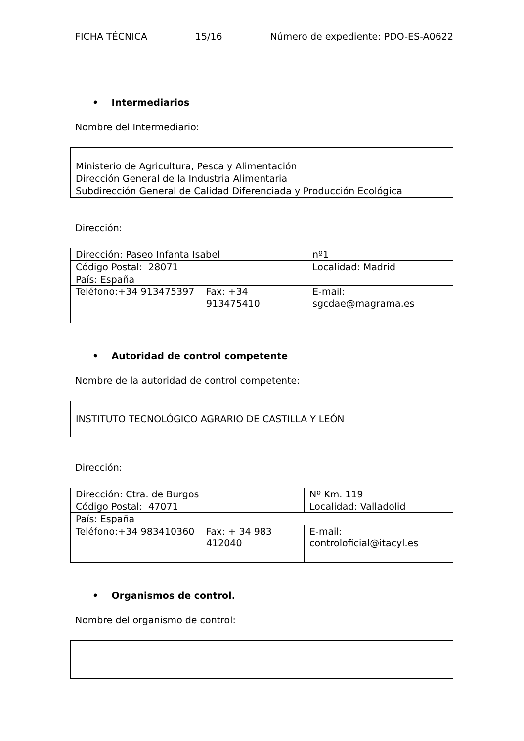FICHA TÉCNICA 15/16 Número de expediente: PDO-ES-A0622
• Intermediarios
Nombre del Intermediario:
Ministerio de Agricultura, Pesca y Alimentación
Dirección General de la Industria Alimentaria
Subdirección General de Calidad Diferenciada y Producción Ecológica
Dirección:
| Dirección: Paseo Infanta Isabel | | nº1 | |
| Código Postal: 28071 | | Localidad: Madrid | |
| País: España | | | |
| Teléfono:+34 913475397 | Fax: +34 913475410 | | E-mail: sgcdae@magrama.es |
• Autoridad de control competente
Nombre de la autoridad de control competente:
INSTITUTO TECNOLÓGICO AGRARIO DE CASTILLA Y LEÓN
Dirección:
| Dirección: Ctra. de Burgos | | Nº Km. 119 | |
| Código Postal: 47071 | | Localidad: Valladolid | |
| País: España | | | |
| Teléfono:+34 983410360 | Fax: + 34 983 412040 | | E-mail: controloficial@itacyl.es |
• Organismos de control.
Nombre del organismo de control: